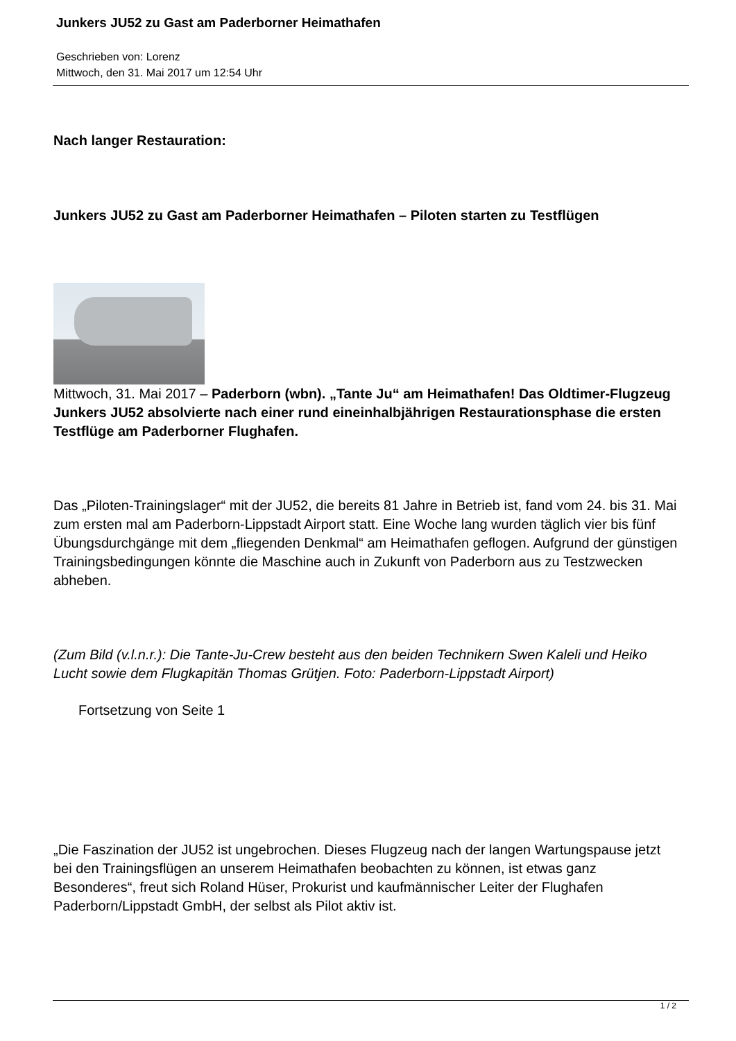Junkers JU52 zu Gast am Paderborner Heimathafen
Geschrieben von: Lorenz
Mittwoch, den 31. Mai 2017 um 12:54 Uhr
Nach langer Restauration:
Junkers JU52 zu Gast am Paderborner Heimathafen – Piloten starten zu Testflügen
Mittwoch, 31. Mai 2017 – Paderborn (wbn). „Tante Ju“ am Heimathafen! Das Oldtimer-Flugzeug Junkers JU52 absolvierte nach einer rund eineinhalbjährigen Restaurationsphase die ersten Testflüge am Paderborner Flughafen.
Das „Piloten-Trainingslager“ mit der JU52, die bereits 81 Jahre in Betrieb ist, fand vom 24. bis 31. Mai zum ersten mal am Paderborn-Lippstadt Airport statt. Eine Woche lang wurden täglich vier bis fünf Übungsdurchgänge mit dem „fliegenden Denkmal“ am Heimathafen geflogen. Aufgrund der günstigen Trainingsbedingungen könnte die Maschine auch in Zukunft von Paderborn aus zu Testzwecken abheben.
(Zum Bild (v.l.n.r.): Die Tante-Ju-Crew besteht aus den beiden Technikern Swen Kaleli und Heiko Lucht sowie dem Flugkapitän Thomas Grütjen. Foto: Paderborn-Lippstadt Airport)
Fortsetzung von Seite 1
„Die Faszination der JU52 ist ungebrochen. Dieses Flugzeug nach der langen Wartungspause jetzt bei den Trainingsflügen an unserem Heimathafen beobachten zu können, ist etwas ganz Besonderes“, freut sich Roland Hüser, Prokurist und kaufmännischer Leiter der Flughafen Paderborn/Lippstadt GmbH, der selbst als Pilot aktiv ist.
1 / 2